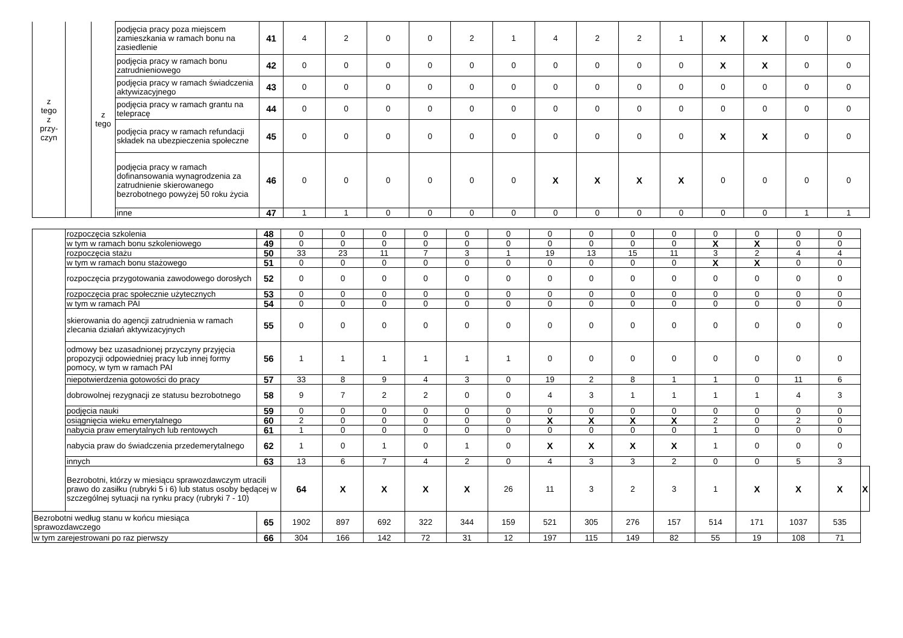| z tego z przy- czyn | | z tego | podjęcia pracy poza miejscem zamieszkania w ramach bonu na zasiedlenie | 41 | 4 | 2 | 0 | 0 | 2 | 1 | 4 | 2 | 2 | 1 | X | X | 0 | 0 |
| | | | podjęcia pracy w ramach bonu zatrudnieniowego | 42 | 0 | 0 | 0 | 0 | 0 | 0 | 0 | 0 | 0 | 0 | X | X | 0 | 0 |
| | | | podjęcia pracy w ramach świadczenia aktywizacyjnego | 43 | 0 | 0 | 0 | 0 | 0 | 0 | 0 | 0 | 0 | 0 | 0 | 0 | 0 | 0 |
| | | | podjęcia pracy w ramach grantu na telepracę | 44 | 0 | 0 | 0 | 0 | 0 | 0 | 0 | 0 | 0 | 0 | 0 | 0 | 0 | 0 |
| | | | podjęcia pracy w ramach refundacji składek na ubezpieczenia społeczne | 45 | 0 | 0 | 0 | 0 | 0 | 0 | 0 | 0 | 0 | 0 | X | X | 0 | 0 |
| | | | podjęcia pracy w ramach dofinansowania wynagrodzenia za zatrudnienie skierowanego bezrobotnego powyżej 50 roku życia | 46 | 0 | 0 | 0 | 0 | 0 | 0 | X | X | X | X | 0 | 0 | 0 | 0 |
| | | | inne | 47 | 1 | 1 | 0 | 0 | 0 | 0 | 0 | 0 | 0 | 0 | 0 | 0 | 1 | 1 |
| | rozpoczęcia szkolenia | 48 | 0 | 0 | 0 | 0 | 0 | 0 | 0 | 0 | 0 | 0 | 0 | 0 | 0 | 0 | |
| | w tym w ramach bonu szkoleniowego | 49 | 0 | 0 | 0 | 0 | 0 | 0 | 0 | 0 | 0 | 0 | X | X | 0 | 0 | |
| | rozpoczęcia stażu | 50 | 33 | 23 | 11 | 7 | 3 | 1 | 19 | 13 | 15 | 11 | 3 | 2 | 4 | 4 | |
| | w tym w ramach bonu stażowego | 51 | 0 | 0 | 0 | 0 | 0 | 0 | 0 | 0 | 0 | 0 | X | X | 0 | 0 | |
| | rozpoczęcia przygotowania zawodowego dorosłych | 52 | 0 | 0 | 0 | 0 | 0 | 0 | 0 | 0 | 0 | 0 | 0 | 0 | 0 | 0 | |
| | rozpoczęcia prac społecznie użytecznych | 53 | 0 | 0 | 0 | 0 | 0 | 0 | 0 | 0 | 0 | 0 | 0 | 0 | 0 | 0 | |
| | w tym w ramach PAI | 54 | 0 | 0 | 0 | 0 | 0 | 0 | 0 | 0 | 0 | 0 | 0 | 0 | 0 | 0 | |
| | skierowania do agencji zatrudnienia w ramach zlecania działań aktywizacyjnych | 55 | 0 | 0 | 0 | 0 | 0 | 0 | 0 | 0 | 0 | 0 | 0 | 0 | 0 | 0 | |
| | odmowy bez uzasadnionej przyczyny przyjęcia propozycji odpowiedniej pracy lub innej formy pomocy, w tym w ramach PAI | 56 | 1 | 1 | 1 | 1 | 1 | 1 | 0 | 0 | 0 | 0 | 0 | 0 | 0 | 0 | |
| | niepotwierdzenia gotowości do pracy | 57 | 33 | 8 | 9 | 4 | 3 | 0 | 19 | 2 | 8 | 1 | 1 | 0 | 11 | 6 | |
| | dobrowolnej rezygnacji ze statusu bezrobotnego | 58 | 9 | 7 | 2 | 2 | 0 | 0 | 4 | 3 | 1 | 1 | 1 | 1 | 4 | 3 | |
| | podjęcia nauki | 59 | 0 | 0 | 0 | 0 | 0 | 0 | 0 | 0 | 0 | 0 | 0 | 0 | 0 | 0 | |
| | osiągnięcia wieku emerytalnego | 60 | 2 | 0 | 0 | 0 | 0 | 0 | X | X | X | X | 2 | 0 | 2 | 0 | |
| | nabycia praw emerytalnych lub rentowych | 61 | 1 | 0 | 0 | 0 | 0 | 0 | 0 | 0 | 0 | 0 | 1 | 0 | 0 | 0 | |
| | nabycia praw do świadczenia przedemerytalnego | 62 | 1 | 0 | 1 | 0 | 1 | 0 | X | X | X | X | 1 | 0 | 0 | 0 | |
| | innych | 63 | 13 | 6 | 7 | 4 | 2 | 0 | 4 | 3 | 3 | 2 | 0 | 0 | 5 | 3 | |
| | Bezrobotni, którzy w miesiącu sprawozdawczym utracili prawo do zasiłku (rubryki 5 i 6) lub status osoby będącej w szczególnej sytuacji na rynku pracy (rubryki 7 - 10) | | 64 | X | X | X | X | 26 | 11 | 3 | 2 | 3 | 1 | X | X | X | X |
| Bezrobotni według stanu w końcu miesiąca sprawozdawczego | | 65 | 1902 | 897 | 692 | 322 | 344 | 159 | 521 | 305 | 276 | 157 | 514 | 171 | 1037 | 535 | |
| w tym zarejestrowani po raz pierwszy | | 66 | 304 | 166 | 142 | 72 | 31 | 12 | 197 | 115 | 149 | 82 | 55 | 19 | 108 | 71 | |